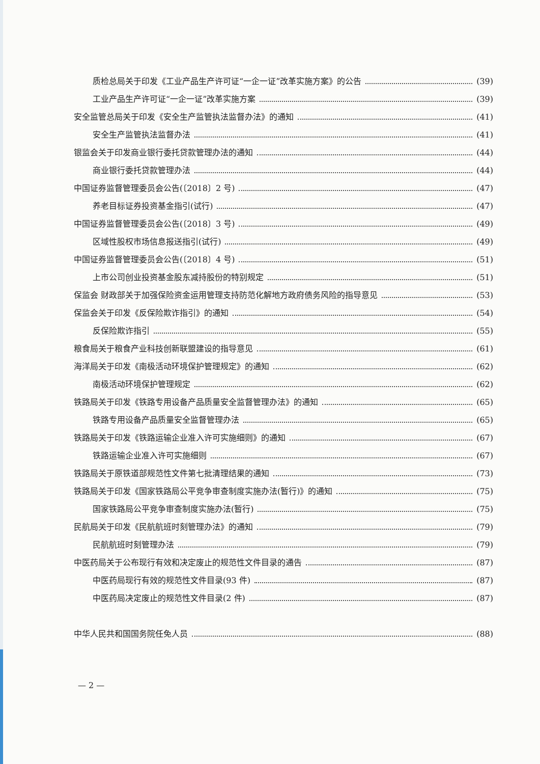质检总局关于印发《工业产品生产许可证“一企一证”改革实施方案》的公告 (39)
工业产品生产许可证“一企一证”改革实施方案 (39)
安全监管总局关于印发《安全生产监管执法监督办法》的通知 (41)
安全生产监管执法监督办法 (41)
银监会关于印发商业银行委托贷款管理办法的通知 (44)
商业银行委托贷款管理办法 (44)
中国证券监督管理委员会公告(〔2018〕2 号) (47)
养老目标证券投资基金指引(试行) (47)
中国证券监督管理委员会公告(〔2018〕3 号) (49)
区域性股权市场信息报送指引(试行) (49)
中国证券监督管理委员会公告(〔2018〕4 号) (51)
上市公司创业投资基金股东减持股份的特别规定 (51)
保监会 财政部关于加强保险资金运用管理支持防范化解地方政府债务风险的指导意见 (53)
保监会关于印发《反保险欺诈指引》的通知 (54)
反保险欺诈指引 (55)
粮食局关于粮食产业科技创新联盟建设的指导意见 (61)
海洋局关于印发《南极活动环境保护管理规定》的通知 (62)
南极活动环境保护管理规定 (62)
铁路局关于印发《铁路专用设备产品质量安全监督管理办法》的通知 (65)
铁路专用设备产品质量安全监督管理办法 (65)
铁路局关于印发《铁路运输企业准入许可实施细则》的通知 (67)
铁路运输企业准入许可实施细则 (67)
铁路局关于原铁道部规范性文件第七批清理结果的通知 (73)
铁路局关于印发《国家铁路局公平竞争审查制度实施办法(暂行)》的通知 (75)
国家铁路局公平竞争审查制度实施办法(暂行) (75)
民航局关于印发《民航航班时刻管理办法》的通知 (79)
民航航班时刻管理办法 (79)
中医药局关于公布现行有效和决定废止的规范性文件目录的通告 (87)
中医药局现行有效的规范性文件目录(93 件) (87)
中医药局决定废止的规范性文件目录(2 件) (87)
中华人民共和国国务院任免人员 (88)
— 2 —